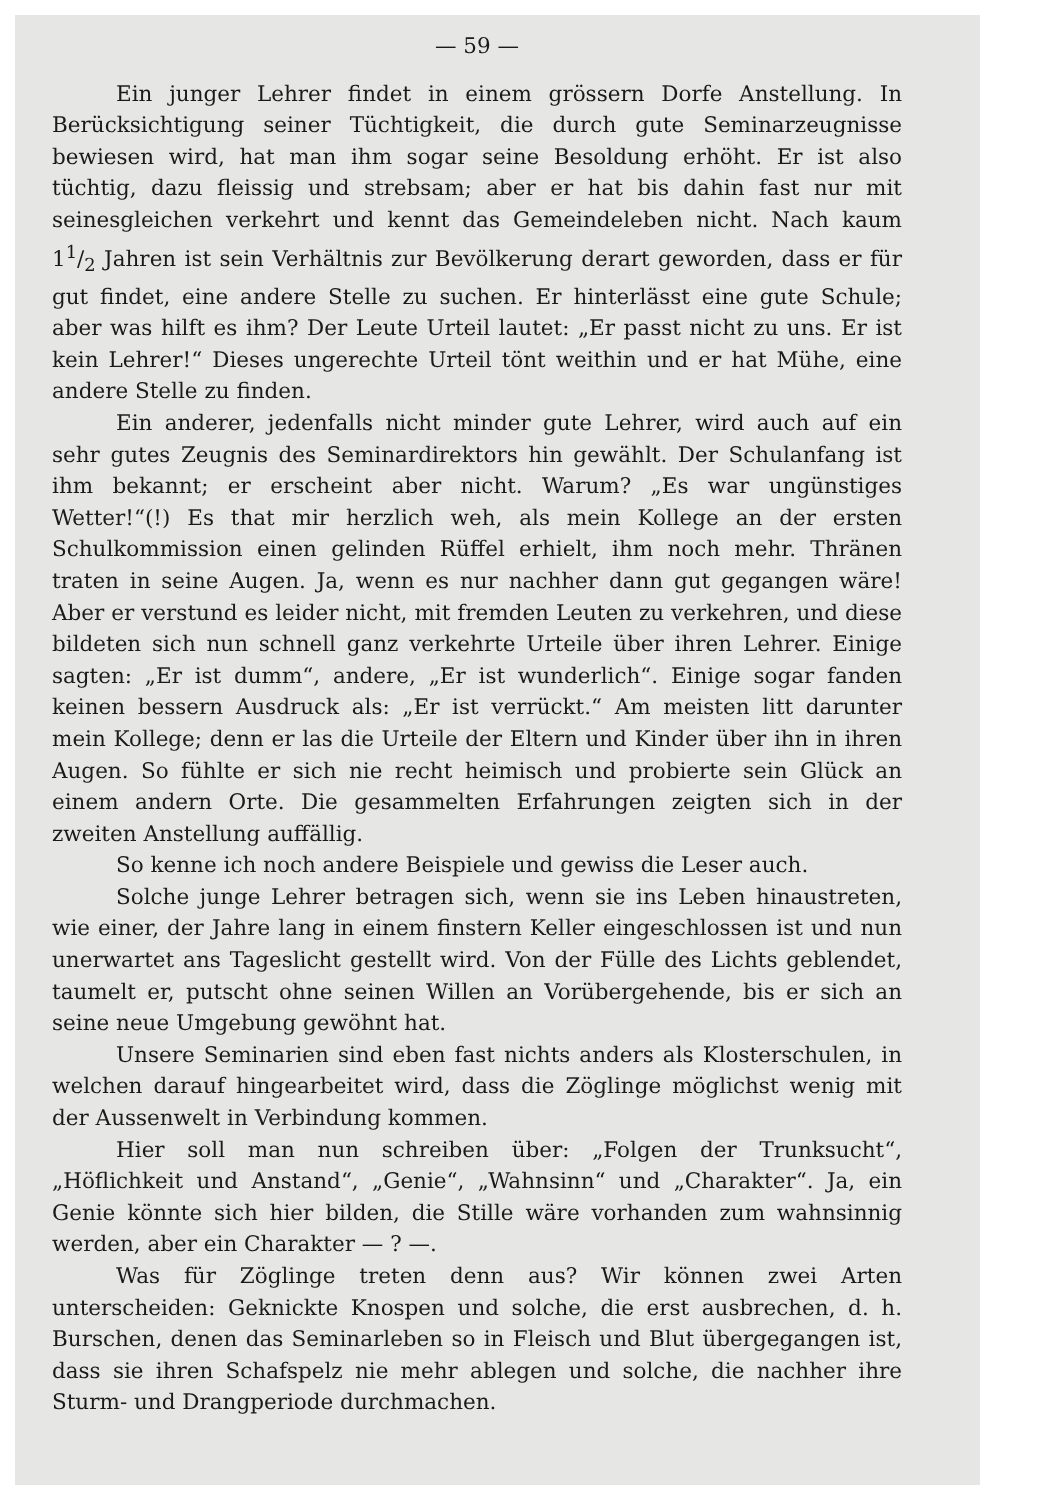— 59 —
Ein junger Lehrer findet in einem grössern Dorfe Anstellung. In Berücksichtigung seiner Tüchtigkeit, die durch gute Seminarzeugnisse bewiesen wird, hat man ihm sogar seine Besoldung erhöht. Er ist also tüchtig, dazu fleissig und strebsam; aber er hat bis dahin fast nur mit seinesgleichen verkehrt und kennt das Gemeindeleben nicht. Nach kaum 11/2 Jahren ist sein Verhältnis zur Bevölkerung derart geworden, dass er für gut findet, eine andere Stelle zu suchen. Er hinterlässt eine gute Schule; aber was hilft es ihm? Der Leute Urteil lautet: „Er passt nicht zu uns. Er ist kein Lehrer!“ Dieses ungerechte Urteil tönt weithin und er hat Mühe, eine andere Stelle zu finden.
Ein anderer, jedenfalls nicht minder gute Lehrer, wird auch auf ein sehr gutes Zeugnis des Seminardirektors hin gewählt. Der Schulanfang ist ihm bekannt; er erscheint aber nicht. Warum? „Es war ungünstiges Wetter!“(!) Es that mir herzlich weh, als mein Kollege an der ersten Schulkommission einen gelinden Rüffel erhielt, ihm noch mehr. Thränen traten in seine Augen. Ja, wenn es nur nachher dann gut gegangen wäre! Aber er verstund es leider nicht, mit fremden Leuten zu verkehren, und diese bildeten sich nun schnell ganz verkehrte Urteile über ihren Lehrer. Einige sagten: „Er ist dumm“, andere, „Er ist wunderlich“. Einige sogar fanden keinen bessern Ausdruck als: „Er ist verrückt.“ Am meisten litt darunter mein Kollege; denn er las die Urteile der Eltern und Kinder über ihn in ihren Augen. So fühlte er sich nie recht heimisch und probierte sein Glück an einem andern Orte. Die gesammelten Erfahrungen zeigten sich in der zweiten Anstellung auffällig.
So kenne ich noch andere Beispiele und gewiss die Leser auch.
Solche junge Lehrer betragen sich, wenn sie ins Leben hinaustreten, wie einer, der Jahre lang in einem finstern Keller eingeschlossen ist und nun unerwartet ans Tageslicht gestellt wird. Von der Fülle des Lichts geblendet, taumelt er, putscht ohne seinen Willen an Vorübergehende, bis er sich an seine neue Umgebung gewöhnt hat.
Unsere Seminarien sind eben fast nichts anders als Klosterschulen, in welchen darauf hingearbeitet wird, dass die Zöglinge möglichst wenig mit der Aussenwelt in Verbindung kommen.
Hier soll man nun schreiben über: „Folgen der Trunksucht“, „Höflichkeit und Anstand“, „Genie“, „Wahnsinn“ und „Charakter“. Ja, ein Genie könnte sich hier bilden, die Stille wäre vorhanden zum wahnsinnig werden, aber ein Charakter — ? —.
Was für Zöglinge treten denn aus? Wir können zwei Arten unterscheiden: Geknickte Knospen und solche, die erst ausbrechen, d. h. Burschen, denen das Seminarleben so in Fleisch und Blut übergegangen ist, dass sie ihren Schafspelz nie mehr ablegen und solche, die nachher ihre Sturm- und Drangperiode durchmachen.